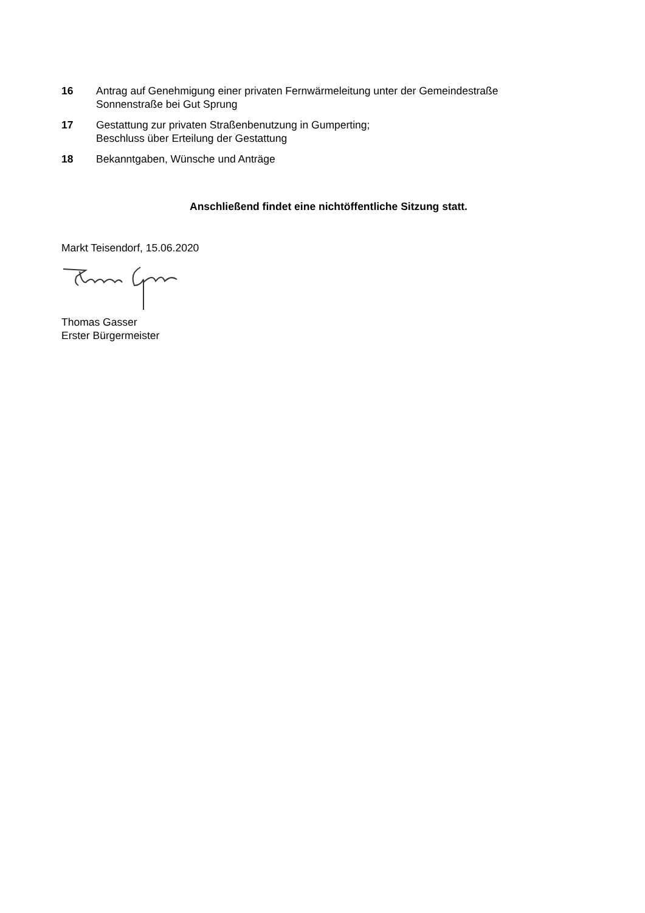16 Antrag auf Genehmigung einer privaten Fernwärmeleitung unter der Gemeindestraße
Sonnenstraße bei Gut Sprung
17 Gestattung zur privaten Straßenbenutzung in Gumperting;
Beschluss über Erteilung der Gestattung
18 Bekanntgaben, Wünsche und Anträge
Anschließend findet eine nichtöffentliche Sitzung statt.
Markt Teisendorf, 15.06.2020
Thomas Gasser
Erster Bürgermeister